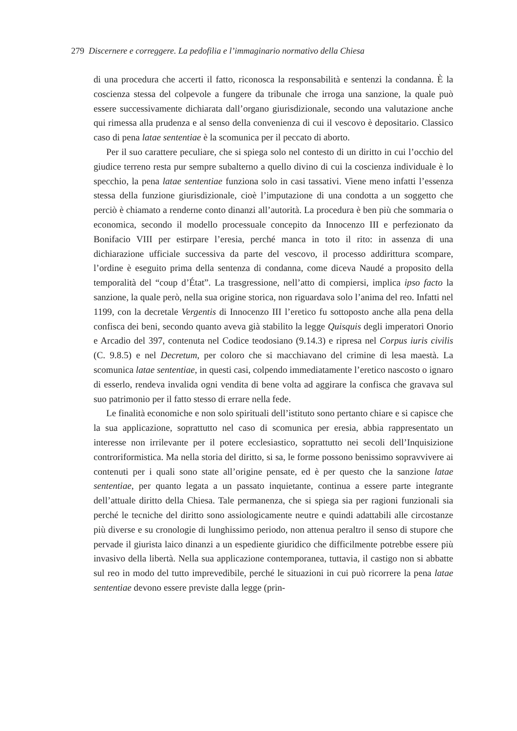279 Discernere e correggere. La pedofilia e l’immaginario normativo della Chiesa
di una procedura che accerti il fatto, riconosca la responsabilità e sentenzi la condanna. È la coscienza stessa del colpevole a fungere da tribunale che irroga una sanzione, la quale può essere successivamente dichiarata dall’organo giurisdizionale, secondo una valutazione anche qui rimessa alla prudenza e al senso della convenienza di cui il vescovo è depositario. Classico caso di pena latae sententiae è la scomunica per il peccato di aborto.
Per il suo carattere peculiare, che si spiega solo nel contesto di un diritto in cui l’occhio del giudice terreno resta pur sempre subalterno a quello divino di cui la coscienza individuale è lo specchio, la pena latae sententiae funziona solo in casi tassativi. Viene meno infatti l’essenza stessa della funzione giurisdizionale, cioè l’imputazione di una condotta a un soggetto che perciò è chiamato a renderne conto dinanzi all’autorità. La procedura è ben più che sommaria o economica, secondo il modello processuale concepito da Innocenzo III e perfezionato da Bonifacio VIII per estirpare l’eresia, perché manca in toto il rito: in assenza di una dichiarazione ufficiale successiva da parte del vescovo, il processo addirittura scompare, l’ordine è eseguito prima della sentenza di condanna, come diceva Naudé a proposito della temporalità del “coup d’État”. La trasgressione, nell’atto di compiersi, implica ipso facto la sanzione, la quale però, nella sua origine storica, non riguardava solo l’anima del reo. Infatti nel 1199, con la decretale Vergentis di Innocenzo III l’eretico fu sottoposto anche alla pena della confisca dei beni, secondo quanto aveva già stabilito la legge Quisquis degli imperatori Onorio e Arcadio del 397, contenuta nel Codice teodosiano (9.14.3) e ripresa nel Corpus iuris civilis (C. 9.8.5) e nel Decretum, per coloro che si macchiavano del crimine di lesa maestà. La scomunica latae sententiae, in questi casi, colpendo immediatamente l’eretico nascosto o ignaro di esserlo, rendeva invalida ogni vendita di bene volta ad aggirare la confisca che gravava sul suo patrimonio per il fatto stesso di errare nella fede.
Le finalità economiche e non solo spirituali dell’istituto sono pertanto chiare e si capisce che la sua applicazione, soprattutto nel caso di scomunica per eresia, abbia rappresentato un interesse non irrilevante per il potere ecclesiastico, soprattutto nei secoli dell’Inquisizione controriformistica. Ma nella storia del diritto, si sa, le forme possono benissimo sopravvivere ai contenuti per i quali sono state all’origine pensate, ed è per questo che la sanzione latae sententiae, per quanto legata a un passato inquietante, continua a essere parte integrante dell’attuale diritto della Chiesa. Tale permanenza, che si spiega sia per ragioni funzionali sia perché le tecniche del diritto sono assiologicamente neutre e quindi adattabili alle circostanze più diverse e su cronologie di lunghissimo periodo, non attenua peraltro il senso di stupore che pervade il giurista laico dinanzi a un espediente giuridico che difficilmente potrebbe essere più invasivo della libertà. Nella sua applicazione contemporanea, tuttavia, il castigo non si abbatte sul reo in modo del tutto imprevedibile, perché le situazioni in cui può ricorrere la pena latae sententiae devono essere previste dalla legge (prin-